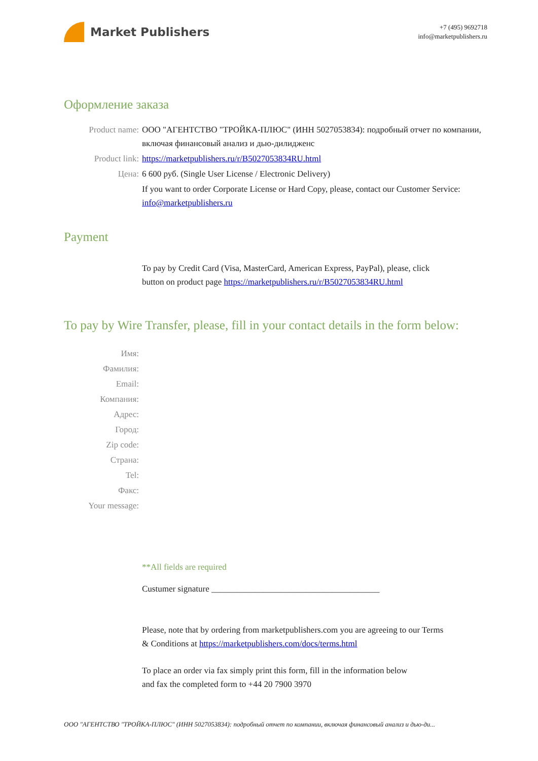Market Publishers
+7 (495) 9692718
info@marketpublishers.ru
Оформление заказа
Product name: ООО "АГЕНТСТВО "ТРОЙКА-ПЛЮС" (ИНН 5027053834): подробный отчет по компании, включая финансовый анализ и дью-дилидженс
Product link: https://marketpublishers.ru/r/B5027053834RU.html
Цена: 6 600 руб. (Single User License / Electronic Delivery)
If you want to order Corporate License or Hard Copy, please, contact our Customer Service:
info@marketpublishers.ru
Payment
To pay by Credit Card (Visa, MasterCard, American Express, PayPal), please, click
button on product page https://marketpublishers.ru/r/B5027053834RU.html
To pay by Wire Transfer, please, fill in your contact details in the form below:
Имя:
Фамилия:
Email:
Компания:
Адрес:
Город:
Zip code:
Страна:
Tel:
Факс:
Your message:
**All fields are required
Custumer signature _______________________________________
Please, note that by ordering from marketpublishers.com you are agreeing to our Terms
& Conditions at https://marketpublishers.com/docs/terms.html
To place an order via fax simply print this form, fill in the information below
and fax the completed form to +44 20 7900 3970
ООО "АГЕНТСТВО "ТРОЙКА-ПЛЮС" (ИНН 5027053834): подробный отчет по компании, включая финансовый анализ и дью-ди...